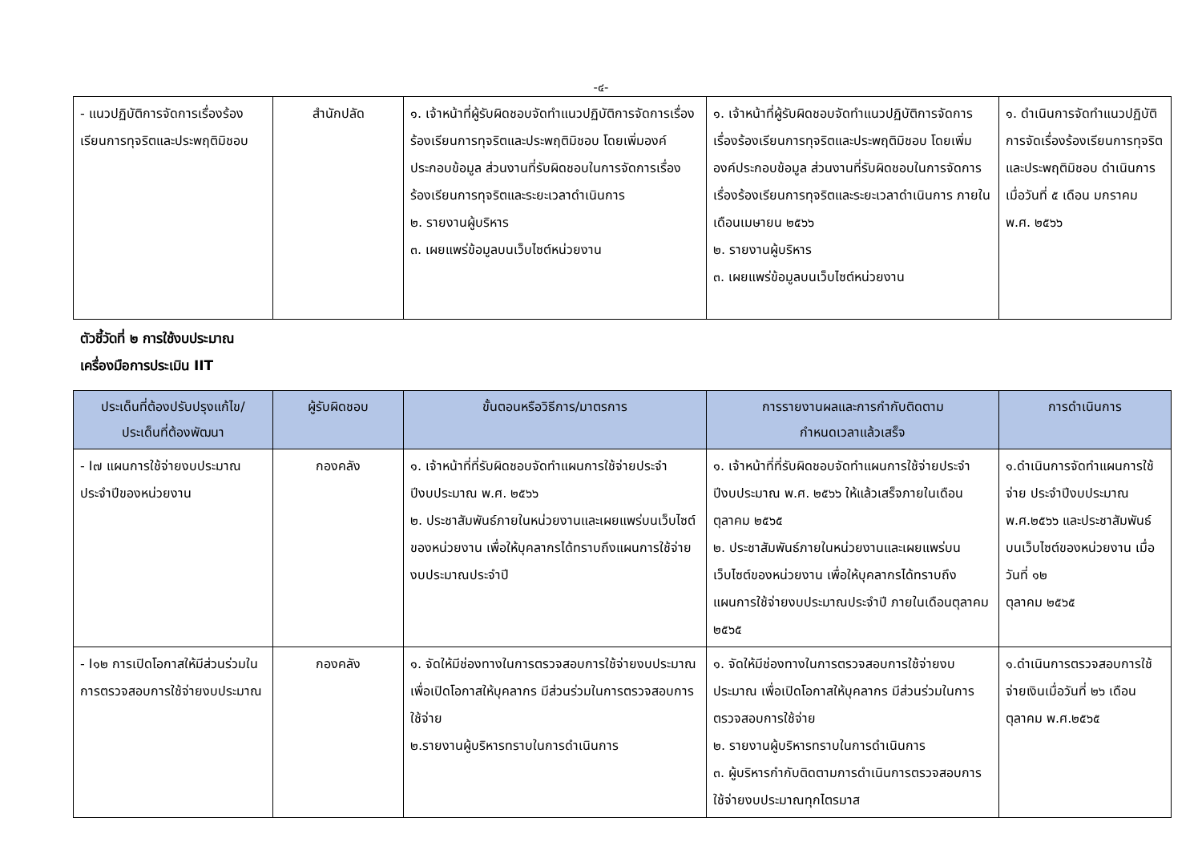-๔-
| - แนวปฏิบัติการจัดการเรื่องร้องเรียนการทุจริตและประพฤติมิชอบ | สำนักปลัด | ๑. เจ้าหน้าที่ผู้รับผิดชอบจัดทำแนวปฏิบัติการจัดการเรื่องร้องเรียนการทุจริตและประพฤติมิชอบ โดยเพิ่มองค์ประกอบข้อมูล ส่วนงานที่รับผิดชอบในการจัดการเรื่องร้องเรียนการทุจริตและระยะเวลาดำเนินการ ๒. รายงานผู้บริหาร ๓. เผยแพร่ข้อมูลบนเว็บไซต์หน่วยงาน | ๑. เจ้าหน้าที่ผู้รับผิดชอบจัดทำแนวปฏิบัติการจัดการเรื่องร้องเรียนการทุจริตและประพฤติมิชอบ โดยเพิ่มองค์ประกอบข้อมูล ส่วนงานที่รับผิดชอบในการจัดการเรื่องร้องเรียนการทุจริตและระยะเวลาดำเนินการ ภายในเดือนเมษายน ๒๕๖๖ ๒. รายงานผู้บริหาร ๓. เผยแพร่ข้อมูลบนเว็บไซต์หน่วยงาน | ๑. ดำเนินการจัดทำแนวปฏิบัติการจัดเรื่องร้องเรียนการทุจริตและประพฤติมิชอบ ดำเนินการเมื่อวันที่ ๕ เดือน มกราคม พ.ศ. ๒๕๖๖ |
ตัวชี้วัดที่ ๒ การใช้งบประมาณ
เครื่องมือการประเมิน IIT
| ประเด็นที่ต้องปรับปรุงแก้ไข/ ประเด็นที่ต้องพัฒนา | ผู้รับผิดชอบ | ขั้นตอนหรือวิธีการ/มาตรการ | การรายงานผลและการกำกับติดตาม กำหนดเวลาแล้วเสร็จ | การดำเนินการ |
| --- | --- | --- | --- | --- |
| - I๗ แผนการใช้จ่ายงบประมาณประจำปีของหน่วยงาน | กองคลัง | ๑. เจ้าหน้าที่ที่รับผิดชอบจัดทำแผนการใช้จ่ายประจำปีงบประมาณ พ.ศ. ๒๕๖๖ ๒. ประชาสัมพันธ์ภายในหน่วยงานและเผยแพร่บนเว็บไซต์ของหน่วยงาน เพื่อให้บุคลากรได้ทราบถึงแผนการใช้จ่ายงบประมาณประจำปี | ๑. เจ้าหน้าที่ที่รับผิดชอบจัดทำแผนการใช้จ่ายประจำปีงบประมาณ พ.ศ. ๒๕๖๖ ให้แล้วเสร็จภายในเดือนตุลาคม ๒๕๖๕ ๒. ประชาสัมพันธ์ภายในหน่วยงานและเผยแพร่บนเว็บไซต์ของหน่วยงาน เพื่อให้บุคลากรได้ทราบถึงแผนการใช้จ่ายงบประมาณประจำปี ภายในเดือนตุลาคม ๒๕๖๕ | ๑.ดำเนินการจัดทำแผนการใช้จ่าย ประจำปีงบประมาณ พ.ศ.๒๕๖๖ และประชาสัมพันธ์บนเว็บไซต์ของหน่วยงาน เมื่อวันที่ ๑๒ ตุลาคม ๒๕๖๕ |
| - I๑๒ การเปิดโอกาสให้มีส่วนร่วมในการตรวจสอบการใช้จ่ายงบประมาณ | กองคลัง | ๑. จัดให้มีช่องทางในการตรวจสอบการใช้จ่ายงบประมาณ เพื่อเปิดโอกาสให้บุคลากร มีส่วนร่วมในการตรวจสอบการใช้จ่าย ๒.รายงานผู้บริหารทราบในการดำเนินการ | ๑. จัดให้มีช่องทางในการตรวจสอบการใช้จ่ายงบประมาณ เพื่อเปิดโอกาสให้บุคลากร มีส่วนร่วมในการตรวจสอบการใช้จ่าย ๒. รายงานผู้บริหารทราบในการดำเนินการ ๓. ผู้บริหารกำกับติดตามการดำเนินการตรวจสอบการใช้จ่ายงบประมาณทุกไตรมาส | ๑.ดำเนินการตรวจสอบการใช้จ่ายเงินเมื่อวันที่ ๒๖ เดือน ตุลาคม พ.ศ.๒๕๖๕ |